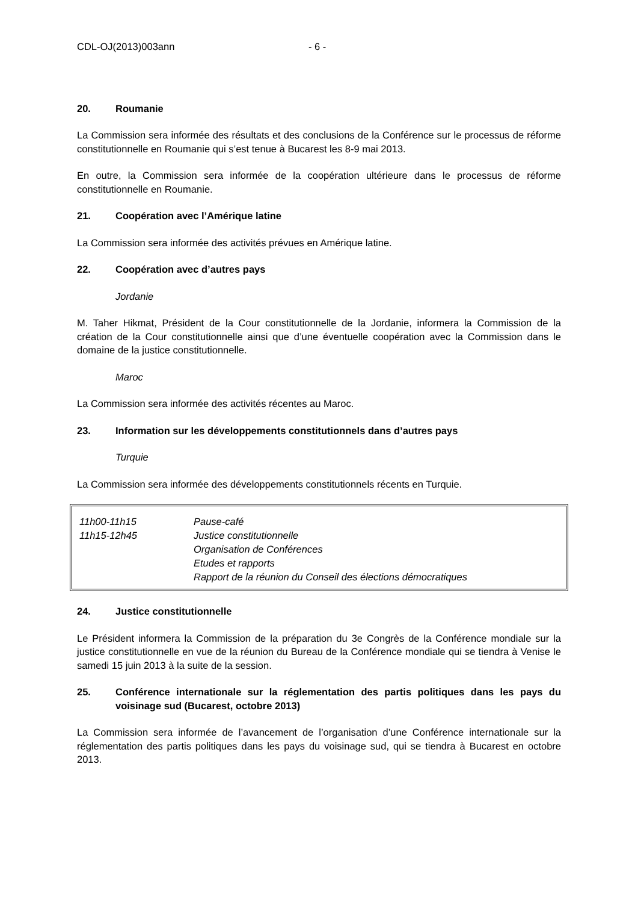CDL-OJ(2013)003ann - 6 -
20. Roumanie
La Commission sera informée des résultats et des conclusions de la Conférence sur le processus de réforme constitutionnelle en Roumanie qui s’est tenue à Bucarest les 8-9 mai 2013.
En outre, la Commission sera informée de la coopération ultérieure dans le processus de réforme constitutionnelle en Roumanie.
21. Coopération avec l’Amérique latine
La Commission sera informée des activités prévues en Amérique latine.
22. Coopération avec d’autres pays
Jordanie
M. Taher Hikmat, Président de la Cour constitutionnelle de la Jordanie, informera la Commission de la création de la Cour constitutionnelle ainsi que d’une éventuelle coopération avec la Commission dans le domaine de la justice constitutionnelle.
Maroc
La Commission sera informée des activités récentes au Maroc.
23. Information sur les développements constitutionnels dans d’autres pays
Turquie
La Commission sera informée des développements constitutionnels récents en Turquie.
| 11h00-11h15 | Pause-café |
| 11h15-12h45 | Justice constitutionnelle Organisation de Conférences Etudes et rapports Rapport de la réunion du Conseil des élections démocratiques |
24. Justice constitutionnelle
Le Président informera la Commission de la préparation du 3e Congrès de la Conférence mondiale sur la justice constitutionnelle en vue de la réunion du Bureau de la Conférence mondiale qui se tiendra à Venise le samedi 15 juin 2013 à la suite de la session.
25. Conférence internationale sur la réglementation des partis politiques dans les pays du voisinage sud (Bucarest, octobre 2013)
La Commission sera informée de l’avancement de l’organisation d’une Conférence internationale sur la réglementation des partis politiques dans les pays du voisinage sud, qui se tiendra à Bucarest en octobre 2013.